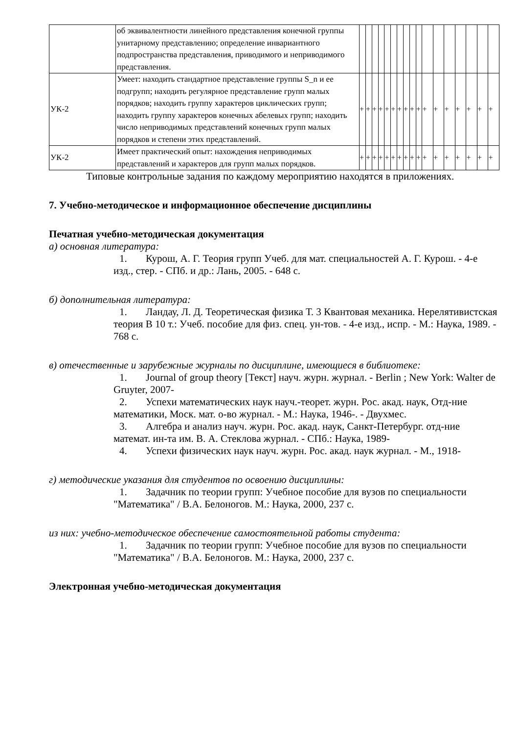| | об эквивалентности линейного представления конечной группы унитарному представлению; определение инвариантного подпространства представления, приводимого и неприводимого представления. | | | | | | | | | | | | | | | | | |
| УК-2 | Умеет: находить стандартное представление группы S_n и ее подгрупп; находить регулярное представление групп малых порядков; находить группу характеров циклических групп; находить группу характеров конечных абелевых групп; находить число неприводимых представлений конечных групп малых порядков и степени этих представлений. | + | + | + | + | + | + | + | + | + | + | + | + | + | + | + | + | + |
| УК-2 | Имеет практический опыт: нахождения неприводимых представлений и характеров для групп малых порядков. | + | + | + | + | + | + | + | + | + | + | + | + | + | + | + | + | + |
Типовые контрольные задания по каждому мероприятию находятся в приложениях.
7. Учебно-методическое и информационное обеспечение дисциплины
Печатная учебно-методическая документация
а) основная литература:
1. Курош, А. Г. Теория групп Учеб. для мат. специальностей А. Г. Курош. - 4-е изд., стер. - СПб. и др.: Лань, 2005. - 648 с.
б) дополнительная литература:
1. Ландау, Л. Д. Теоретическая физика Т. 3 Квантовая механика. Нерелятивистская теория В 10 т.: Учеб. пособие для физ. спец. ун-тов. - 4-е изд., испр. - М.: Наука, 1989. - 768 с.
в) отечественные и зарубежные журналы по дисциплине, имеющиеся в библиотеке:
1. Journal of group theory [Текст] науч. журн. журнал. - Berlin ; New York: Walter de Gruyter, 2007-
2. Успехи математических наук науч.-теорет. журн. Рос. акад. наук, Отд-ние математики, Моск. мат. о-во журнал. - М.: Наука, 1946-. - Двухмес.
3. Алгебра и анализ науч. журн. Рос. акад. наук, Санкт-Петербург. отд-ние математ. ин-та им. В. А. Стеклова журнал. - СПб.: Наука, 1989-
4. Успехи физических наук науч. журн. Рос. акад. наук журнал. - М., 1918-
г) методические указания для студентов по освоению дисциплины:
1. Задачник по теории групп: Учебное пособие для вузов по специальности "Математика" / В.А. Белоногов. М.: Наука, 2000, 237 с.
из них: учебно-методическое обеспечение самостоятельной работы студента:
1. Задачник по теории групп: Учебное пособие для вузов по специальности "Математика" / В.А. Белоногов. М.: Наука, 2000, 237 с.
Электронная учебно-методическая документация